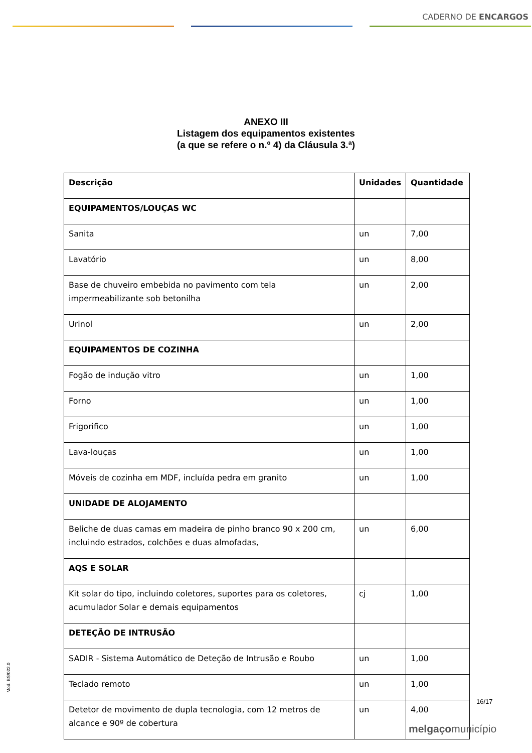CADERNO DE ENCARGOS
ANEXO III
Listagem dos equipamentos existentes
(a que se refere o n.º 4) da Cláusula 3.ª)
| Descrição | Unidades | Quantidade |
| --- | --- | --- |
| EQUIPAMENTOS/LOUÇAS WC | | |
| Sanita | un | 7,00 |
| Lavatório | un | 8,00 |
| Base de chuveiro embebida no pavimento com tela impermeabilizante sob betonilha | un | 2,00 |
| Urinol | un | 2,00 |
| EQUIPAMENTOS DE COZINHA | | |
| Fogão de indução vitro | un | 1,00 |
| Forno | un | 1,00 |
| Frigorifico | un | 1,00 |
| Lava-louças | un | 1,00 |
| Móveis de cozinha em MDF, incluída pedra em granito | un | 1,00 |
| UNIDADE DE ALOJAMENTO | | |
| Beliche de duas camas em madeira de pinho branco 90 x 200 cm, incluindo estrados, colchões e duas almofadas, | un | 6,00 |
| AQS E SOLAR | | |
| Kit solar do tipo, incluindo coletores, suportes para os coletores, acumulador Solar e demais equipamentos | cj | 1,00 |
| DETEÇÃO DE INTRUSÃO | | |
| SADIR - Sistema Automático de Deteção de Intrusão e Roubo | un | 1,00 |
| Teclado remoto | un | 1,00 |
| Detetor de movimento de dupla tecnologia, com 12 metros de alcance e 90º de cobertura | un | 4,00 |
Mod. BS/022.0
16/17
melgaçomunicípio